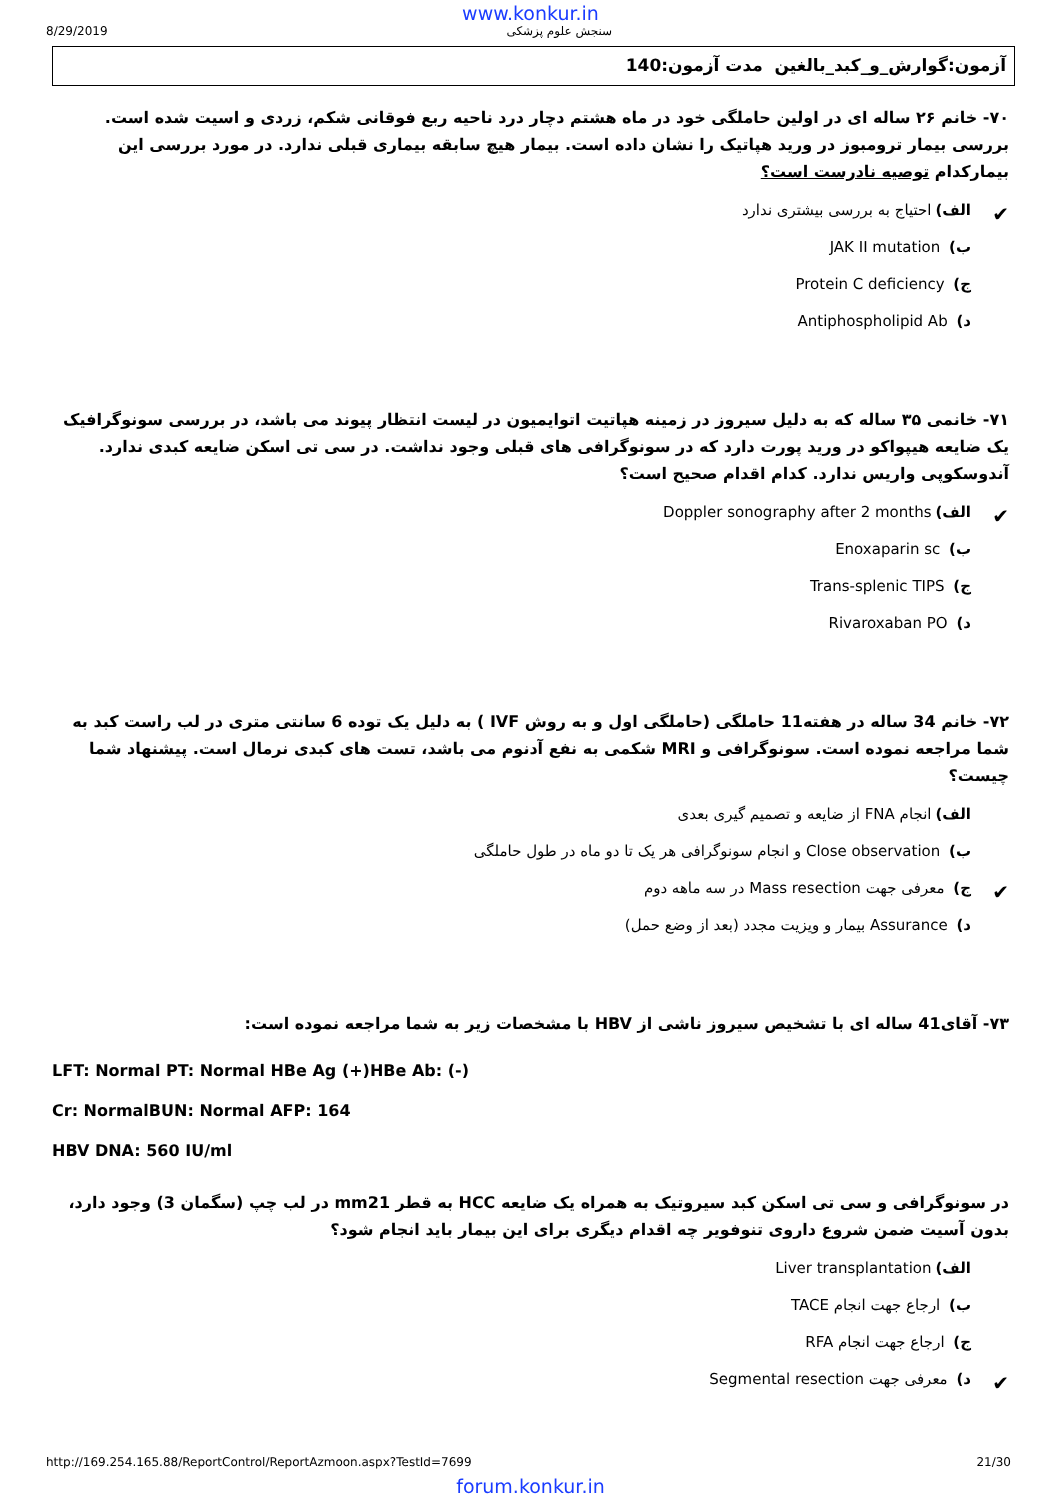www.konkur.in
8/29/2019 سنجش علوم پزشکی
آزمون:گوارش_و_کبد_بالغین مدت آزمون:140
۷۰- خانم ۲۶ ساله ای در اولین حاملگی خود در ماه هشتم دچار درد ناحیه ربع فوقانی شکم، زردی و اسیت شده است. بررسی بیمار ترومبوز در ورید هپاتیک را نشان داده است. بیمار هیچ سابقه بیماری قبلی ندارد. در مورد بررسی این بیمارکدام توصیه نادرست است؟
✔ الف) احتیاج به بررسی بیشتری ندارد
ب) JAK II mutation
ج) Protein C deficiency
د) Antiphospholipid Ab
۷۱- خانمی ۳۵ ساله که به دلیل سیروز در زمینه هپاتیت اتوایمیون در لیست انتظار پیوند می باشد، در بررسی سونوگرافیک یک ضایعه هیپواکو در ورید پورت دارد که در سونوگرافی های قبلی وجود نداشت. در سی تی اسکن ضایعه کبدی ندارد. آندوسکوپی واریس ندارد. کدام اقدام صحیح است؟
✔ الف) Doppler sonography after 2 months
ب) Enoxaparin sc
ج) Trans-splenic TIPS
د) Rivaroxaban PO
۷۲- خانم 34 ساله در هفته11 حاملگی (حاملگی اول و به روش IVF ) به دلیل یک توده 6 سانتی متری در لب راست کبد به شما مراجعه نموده است. سونوگرافی و MRI شکمی به نفع آدنوم می باشد، تست های کبدی نرمال است. پیشنهاد شما چیست؟
الف) انجام FNA از ضایعه و تصمیم گیری بعدی
ب) Close observation و انجام سونوگرافی هر یک تا دو ماه در طول حاملگی
✔ ج) معرفی جهت Mass resection در سه ماهه دوم
د) Assurance بیمار و ویزیت مجدد (بعد از وضع حمل)
۷۳- آقای41 ساله ای با تشخیص سیروز ناشی از HBV با مشخصات زیر به شما مراجعه نموده است:
LFT: Normal PT: Normal HBe Ag (+)HBe Ab: (-)
Cr: NormalBUN: Normal AFP: 164
HBV DNA: 560 IU/ml
در سونوگرافی و سی تی اسکن کبد سیروتیک به همراه یک ضایعه HCC به قطر mm21 در لب چپ (سگمان 3) وجود دارد، بدون آسیت ضمن شروع داروی تنوفویر چه اقدام دیگری برای این بیمار باید انجام شود؟
الف) Liver transplantation
ب) ارجاع جهت انجام TACE
ج) ارجاع جهت انجام RFA
✔ د) معرفی جهت Segmental resection
http://169.254.165.88/ReportControl/ReportAzmoon.aspx?TestId=7699 21/30
forum.konkur.in